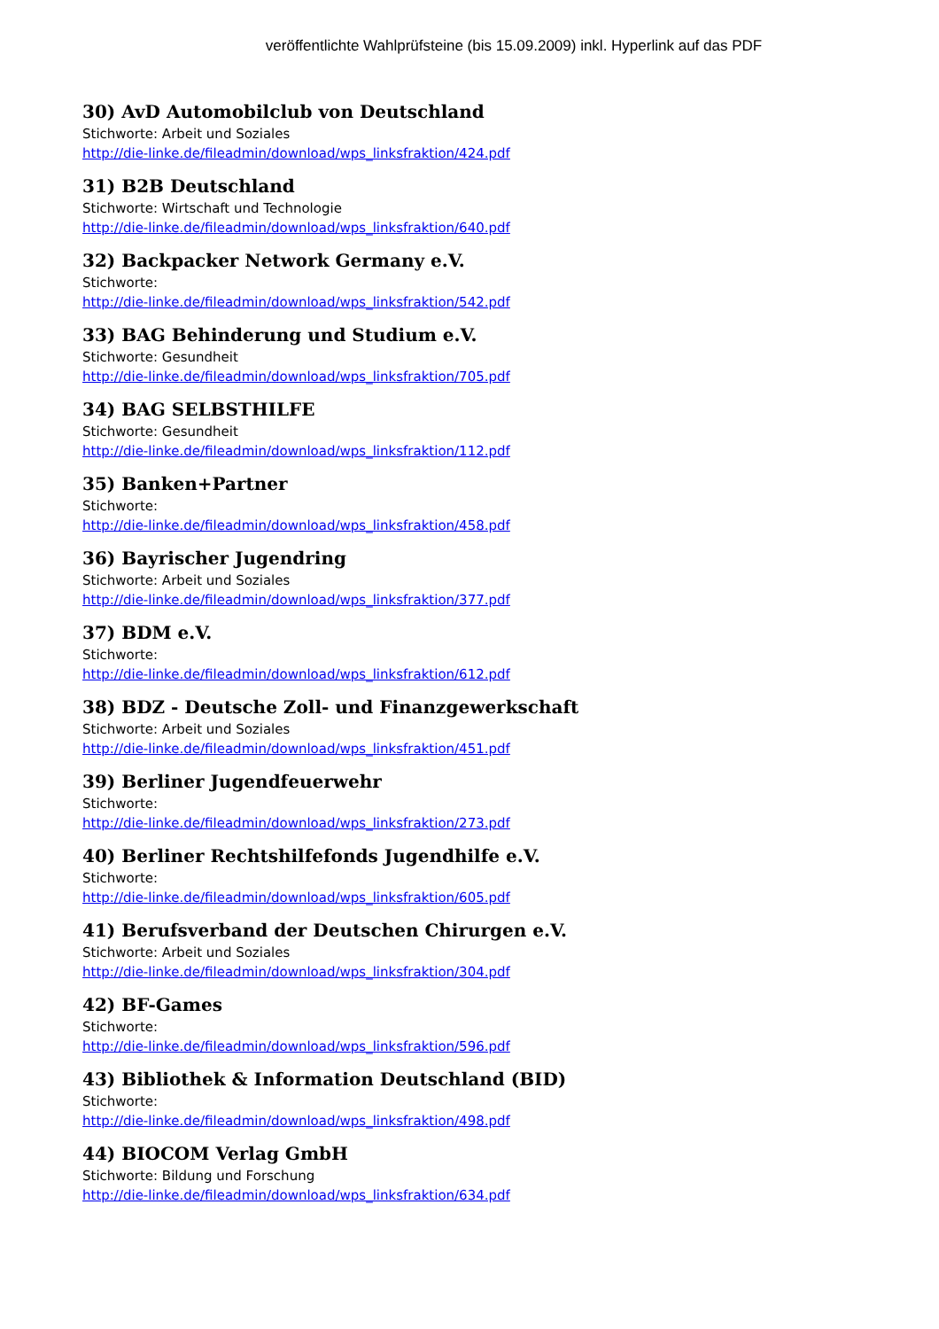veröffentlichte Wahlprüfsteine (bis 15.09.2009) inkl. Hyperlink auf das PDF
30) AvD Automobilclub von Deutschland
Stichworte: Arbeit und Soziales
http://die-linke.de/fileadmin/download/wps_linksfraktion/424.pdf
31) B2B Deutschland
Stichworte: Wirtschaft und Technologie
http://die-linke.de/fileadmin/download/wps_linksfraktion/640.pdf
32) Backpacker Network Germany e.V.
Stichworte:
http://die-linke.de/fileadmin/download/wps_linksfraktion/542.pdf
33) BAG Behinderung und Studium e.V.
Stichworte: Gesundheit
http://die-linke.de/fileadmin/download/wps_linksfraktion/705.pdf
34) BAG SELBSTHILFE
Stichworte: Gesundheit
http://die-linke.de/fileadmin/download/wps_linksfraktion/112.pdf
35) Banken+Partner
Stichworte:
http://die-linke.de/fileadmin/download/wps_linksfraktion/458.pdf
36) Bayrischer Jugendring
Stichworte: Arbeit und Soziales
http://die-linke.de/fileadmin/download/wps_linksfraktion/377.pdf
37) BDM e.V.
Stichworte:
http://die-linke.de/fileadmin/download/wps_linksfraktion/612.pdf
38) BDZ - Deutsche Zoll- und Finanzgewerkschaft
Stichworte: Arbeit und Soziales
http://die-linke.de/fileadmin/download/wps_linksfraktion/451.pdf
39) Berliner Jugendfeuerwehr
Stichworte:
http://die-linke.de/fileadmin/download/wps_linksfraktion/273.pdf
40) Berliner Rechtshilfefonds Jugendhilfe e.V.
Stichworte:
http://die-linke.de/fileadmin/download/wps_linksfraktion/605.pdf
41) Berufsverband der Deutschen Chirurgen e.V.
Stichworte: Arbeit und Soziales
http://die-linke.de/fileadmin/download/wps_linksfraktion/304.pdf
42) BF-Games
Stichworte:
http://die-linke.de/fileadmin/download/wps_linksfraktion/596.pdf
43) Bibliothek & Information Deutschland (BID)
Stichworte:
http://die-linke.de/fileadmin/download/wps_linksfraktion/498.pdf
44) BIOCOM Verlag GmbH
Stichworte: Bildung und Forschung
http://die-linke.de/fileadmin/download/wps_linksfraktion/634.pdf